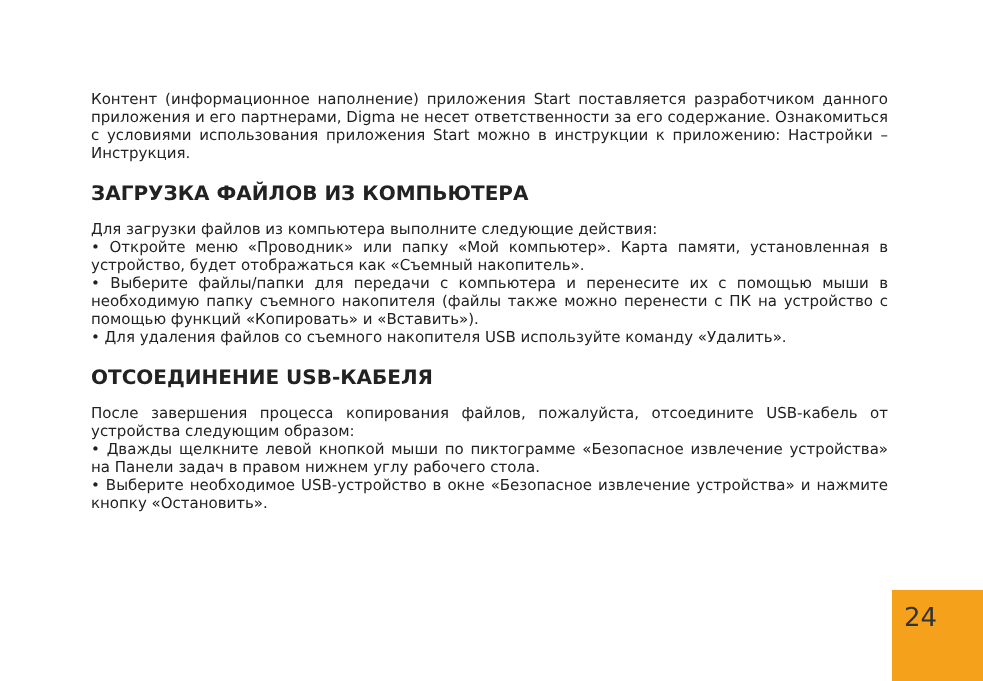Контент (информационное наполнение) приложения Start поставляется разработчиком данного приложения и его партнерами, Digma не несет ответственности за его содержание. Ознакомиться с условиями использования приложения Start можно в инструкции к приложению: Настройки – Инструкция.
ЗАГРУЗКА ФАЙЛОВ ИЗ КОМПЬЮТЕРА
Для загрузки файлов из компьютера выполните следующие действия:
• Откройте меню «Проводник» или папку «Мой компьютер». Карта памяти, установленная в устройство, будет отображаться как «Съемный накопитель».
• Выберите файлы/папки для передачи с компьютера и перенесите их с помощью мыши в необходимую папку съемного накопителя (файлы также можно перенести с ПК на устройство с помощью функций «Копировать» и «Вставить»).
• Для удаления файлов со съемного накопителя USB используйте команду «Удалить».
ОТСОЕДИНЕНИЕ USB-КАБЕЛЯ
После завершения процесса копирования файлов, пожалуйста, отсоедините USB-кабель от устройства следующим образом:
• Дважды щелкните левой кнопкой мыши по пиктограмме «Безопасное извлечение устройства» на Панели задач в правом нижнем углу рабочего стола.
• Выберите необходимое USB-устройство в окне «Безопасное извлечение устройства» и нажмите кнопку «Остановить».
24